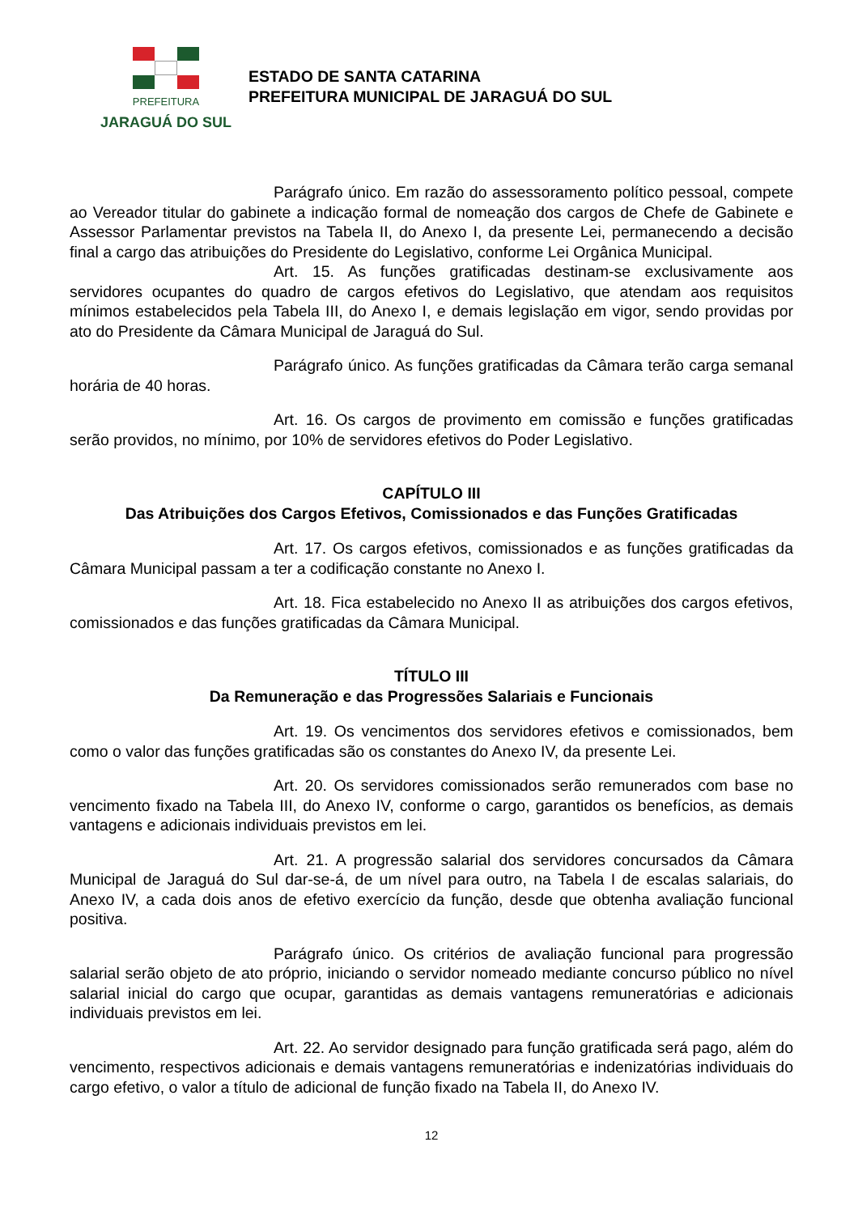PREFEITURA
JARAGUÁ DO SUL
ESTADO DE SANTA CATARINA
PREFEITURA MUNICIPAL DE JARAGUÁ DO SUL
Parágrafo único. Em razão do assessoramento político pessoal, compete ao Vereador titular do gabinete a indicação formal de nomeação dos cargos de Chefe de Gabinete e Assessor Parlamentar previstos na Tabela II, do Anexo I, da presente Lei, permanecendo a decisão final a cargo das atribuições do Presidente do Legislativo, conforme Lei Orgânica Municipal.
Art. 15. As funções gratificadas destinam-se exclusivamente aos servidores ocupantes do quadro de cargos efetivos do Legislativo, que atendam aos requisitos mínimos estabelecidos pela Tabela III, do Anexo I, e demais legislação em vigor, sendo providas por ato do Presidente da Câmara Municipal de Jaraguá do Sul.
Parágrafo único. As funções gratificadas da Câmara terão carga semanal horária de 40 horas.
Art. 16. Os cargos de provimento em comissão e funções gratificadas serão providos, no mínimo, por 10% de servidores efetivos do Poder Legislativo.
CAPÍTULO III
Das Atribuições dos Cargos Efetivos, Comissionados e das Funções Gratificadas
Art. 17. Os cargos efetivos, comissionados e as funções gratificadas da Câmara Municipal passam a ter a codificação constante no Anexo I.
Art. 18. Fica estabelecido no Anexo II as atribuições dos cargos efetivos, comissionados e das funções gratificadas da Câmara Municipal.
TÍTULO III
Da Remuneração e das Progressões Salariais e Funcionais
Art. 19. Os vencimentos dos servidores efetivos e comissionados, bem como o valor das funções gratificadas são os constantes do Anexo IV, da presente Lei.
Art. 20. Os servidores comissionados serão remunerados com base no vencimento fixado na Tabela III, do Anexo IV, conforme o cargo, garantidos os benefícios, as demais vantagens e adicionais individuais previstos em lei.
Art. 21. A progressão salarial dos servidores concursados da Câmara Municipal de Jaraguá do Sul dar-se-á, de um nível para outro, na Tabela I de escalas salariais, do Anexo IV, a cada dois anos de efetivo exercício da função, desde que obtenha avaliação funcional positiva.
Parágrafo único. Os critérios de avaliação funcional para progressão salarial serão objeto de ato próprio, iniciando o servidor nomeado mediante concurso público no nível salarial inicial do cargo que ocupar, garantidas as demais vantagens remuneratórias e adicionais individuais previstos em lei.
Art. 22. Ao servidor designado para função gratificada será pago, além do vencimento, respectivos adicionais e demais vantagens remuneratórias e indenizatórias individuais do cargo efetivo, o valor a título de adicional de função fixado na Tabela II, do Anexo IV.
12